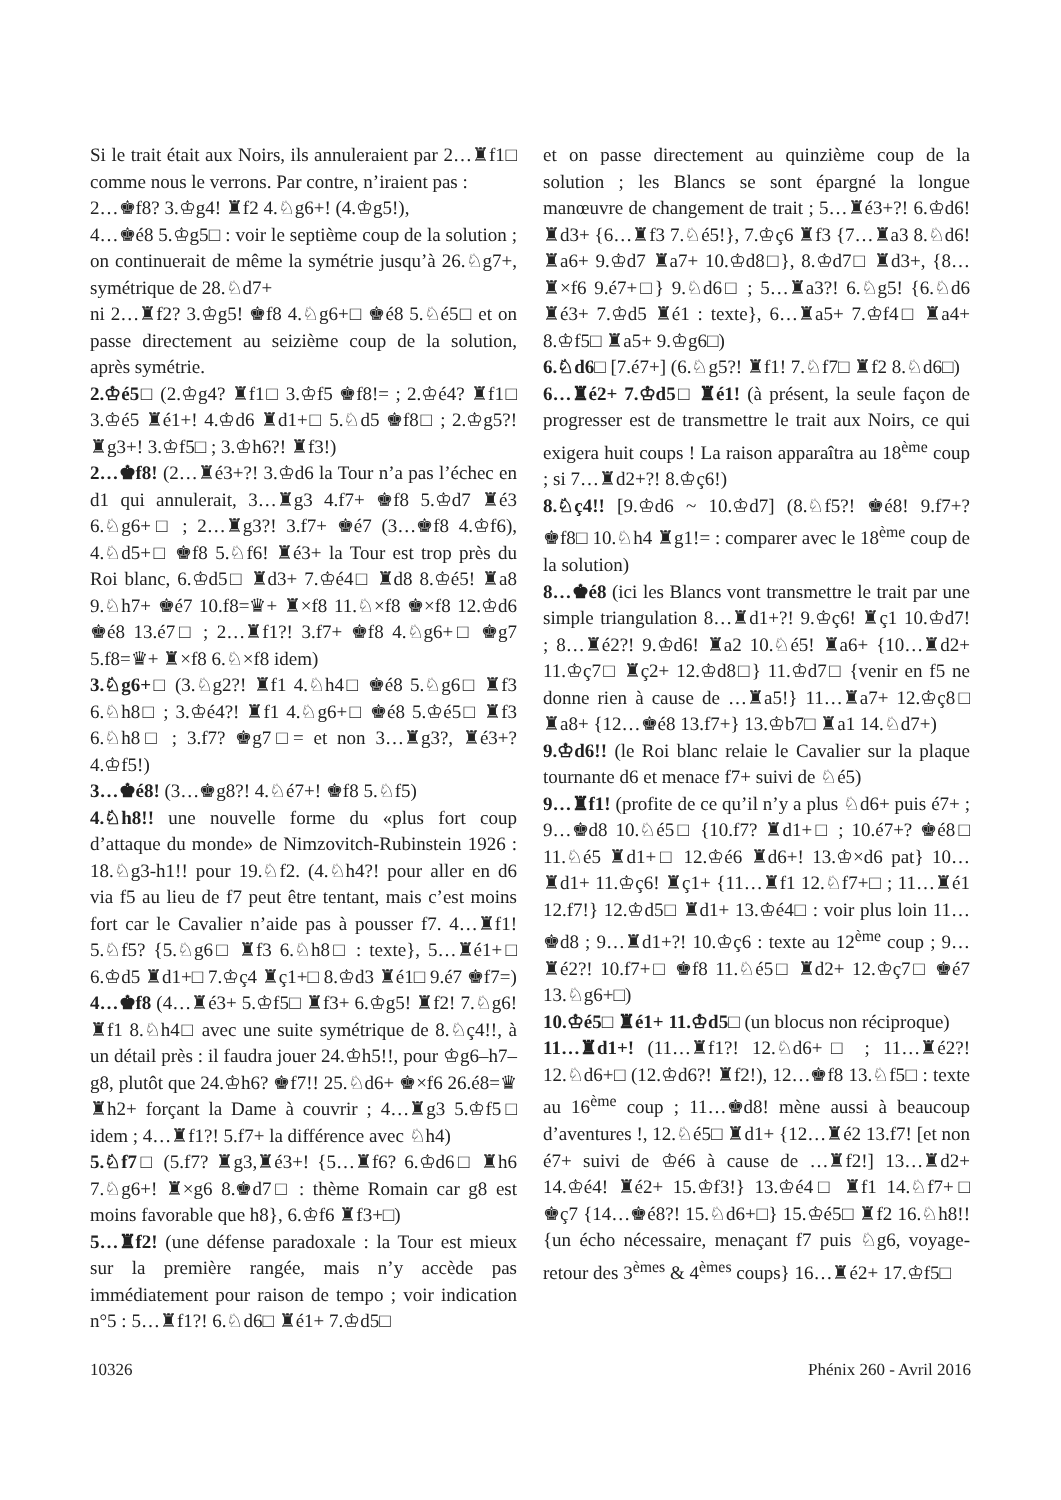Si le trait était aux Noirs, ils annuleraient par 2…♜f1□ comme nous le verrons. Par contre, n’iraient pas :
2…♚f8? 3.♔g4! ♜f2 4.♘g6+! (4.♔g5!),
4…♚é8 5.♔g5□ : voir le septième coup de la solution ; on continuerait de même la symétrie jusqu’à 26.♘g7+, symétrique de 28.♘d7+
ni 2…♜f2? 3.♔g5! ♚f8 4.♘g6+□ ♚é8 5.♘é5□ et on passe directement au seizième coup de la solution, après symétrie.
2.♔é5□ (2.♔g4? ♜f1□ 3.♔f5 ♚f8!= ; 2.♔é4? ♜f1□ 3.♔é5 ♜é1+! 4.♔d6 ♜d1+□ 5.♘d5 ♚f8□ ; 2.♔g5?! ♜g3+! 3.♔f5□ ; 3.♔h6?! ♜f3!)
2…♚f8! (2…♜é3+?! 3.♔d6 la Tour n’a pas l’échec en d1 qui annulerait, 3…♜g3 4.f7+ ♚f8 5.♔d7 ♜é3 6.♘g6+□ ; 2…♜g3?! 3.f7+ ♚é7 (3…♚f8 4.♔f6), 4.♘d5+□ ♚f8 5.♘f6! ♜é3+ la Tour est trop près du Roi blanc, 6.♔d5□ ♜d3+ 7.♔é4□ ♜d8 8.♔é5! ♜a8 9.♘h7+ ♚é7 10.f8=♛+ ♜×f8 11.♘×f8 ♚×f8 12.♔d6 ♚é8 13.é7□ ; 2…♜f1?! 3.f7+ ♚f8 4.♘g6+□ ♚g7 5.f8=♛+ ♜×f8 6.♘×f8 idem)
3.♘g6+□ (3.♘g2?! ♜f1 4.♘h4□ ♚é8 5.♘g6□ ♜f3 6.♘h8□ ; 3.♔é4?! ♜f1 4.♘g6+□ ♚é8 5.♔é5□ ♜f3 6.♘h8□ ; 3.f7? ♚g7□= et non 3…♜g3?, ♜é3+? 4.♔f5!)
3…♚é8! (3…♚g8?! 4.♘é7+! ♚f8 5.♘f5)
4.♘h8!! une nouvelle forme du «plus fort coup d’attaque du monde» de Nimzovitch-Rubinstein 1926 : 18.♘g3-h1!! pour 19.♘f2. (4.♘h4?! pour aller en d6 via f5 au lieu de f7 peut être tentant, mais c’est moins fort car le Cavalier n’aide pas à pousser f7. 4…♜f1! 5.♘f5? {5.♘g6□ ♜f3 6.♘h8□ : texte}, 5…♜é1+□ 6.♔d5 ♜d1+□ 7.♔ç4 ♜ç1+□ 8.♔d3 ♜é1□ 9.é7 ♚f7=)
4…♚f8 (4…♜é3+ 5.♔f5□ ♜f3+ 6.♔g5! ♜f2! 7.♘g6! ♜f1 8.♘h4□ avec une suite symétrique de 8.♘ç4!!, à un détail près : il faudra jouer 24.♔h5!!, pour ♔g6–h7–g8, plutôt que 24.♔h6? ♚f7!! 25.♘d6+ ♚×f6 26.é8=♛ ♜h2+ forçant la Dame à couvrir ; 4…♜g3 5.♔f5□ idem ; 4…♜f1?! 5.f7+ la différence avec ♘h4)
5.♘f7□ (5.f7? ♜g3,♜é3+! {5…♜f6? 6.♔d6□ ♜h6 7.♘g6+! ♜×g6 8.♚d7□ : thème Romain car g8 est moins favorable que h8}, 6.♔f6 ♜f3+□)
5…♜f2! (une défense paradoxale : la Tour est mieux sur la première rangée, mais n’y accède pas immédiatement pour raison de tempo ; voir indication n°5 : 5…♜f1?! 6.♘d6□ ♜é1+ 7.♔d5□
et on passe directement au quinzième coup de la solution ; les Blancs se sont épargné la longue manœuvre de changement de trait ; 5…♜é3+?! 6.♔d6! ♜d3+ {6…♜f3 7.♘é5!}, 7.♔ç6 ♜f3 {7…♜a3 8.♘d6! ♜a6+ 9.♔d7 ♜a7+ 10.♔d8□}, 8.♔d7□ ♜d3+, {8…♜×f6 9.é7+□} 9.♘d6□ ; 5…♜a3?! 6.♘g5! {6.♘d6 ♜é3+ 7.♔d5 ♜é1 : texte}, 6…♜a5+ 7.♔f4□ ♜a4+ 8.♔f5□ ♜a5+ 9.♔g6□)
6.♘d6□ [7.é7+] (6.♘g5?! ♜f1! 7.♘f7□ ♜f2 8.♘d6□)
6…♜é2+ 7.♔d5□ ♜é1! (à présent, la seule façon de progresser est de transmettre le trait aux Noirs, ce qui exigera huit coups ! La raison apparaîtra au 18<sup>ème</sup> coup ; si 7…♜d2+?! 8.♔ç6!)
8.♘ç4!! [9.♔d6 ~ 10.♔d7] (8.♘f5?! ♚é8! 9.f7+? ♚f8□ 10.♘h4 ♜g1!= : comparer avec le 18<sup>ème</sup> coup de la solution)
8…♚é8 (ici les Blancs vont transmettre le trait par une simple triangulation 8…♜d1+?! 9.♔ç6! ♜ç1 10.♔d7! ; 8…♜é2?! 9.♔d6! ♜a2 10.♘é5! ♜a6+ {10…♜d2+ 11.♔ç7□ ♜ç2+ 12.♔d8□} 11.♔d7□ {venir en f5 ne donne rien à cause de …♜a5!} 11…♜a7+ 12.♔ç8□ ♜a8+ {12…♚é8 13.f7+} 13.♔b7□ ♜a1 14.♘d7+)
9.♔d6!! (le Roi blanc relaie le Cavalier sur la plaque tournante d6 et menace f7+ suivi de ♘é5)
9…♜f1! (profite de ce qu’il n’y a plus ♘d6+ puis é7+ ; 9…♚d8 10.♘é5□ {10.f7? ♜d1+□ ; 10.é7+? ♚é8□ 11.♘é5 ♜d1+□ 12.♔é6 ♜d6+! 13.♔×d6 pat} 10…♜d1+ 11.♔ç6! ♜ç1+ {11…♜f1 12.♘f7+□ ; 11…♜é1 12.f7!} 12.♔d5□ ♜d1+ 13.♔é4□ : voir plus loin 11…♚d8 ; 9…♜d1+?! 10.♔ç6 : texte au 12<sup>ème</sup> coup ; 9…♜é2?! 10.f7+□ ♚f8 11.♘é5□ ♜d2+ 12.♔ç7□ ♚é7 13.♘g6+□)
10.♔é5□ ♜é1+ 11.♔d5□ (un blocus non réciproque)
11…♜d1+! (11…♜f1?! 12.♘d6+□ ; 11…♜é2?! 12.♘d6+□ (12.♔d6?! ♜f2!), 12…♚f8 13.♘f5□ : texte au 16<sup>ème</sup> coup ; 11…♚d8! mène aussi à beaucoup d’aventures !, 12.♘é5□ ♜d1+ {12…♜é2 13.f7! [et non é7+ suivi de ♔é6 à cause de …♜f2!] 13…♜d2+ 14.♔é4! ♜é2+ 15.♔f3!} 13.♔é4□ ♜f1 14.♘f7+□ ♚ç7 {14…♚é8?! 15.♘d6+□} 15.♔é5□ ♜f2 16.♘h8!! {un écho nécessaire, menaçant f7 puis ♘g6, voyage-retour des 3<sup>èmes</sup> & 4<sup>èmes</sup> coups} 16…♜é2+ 17.♔f5□
10326 Phénix 260 - Avril 2016